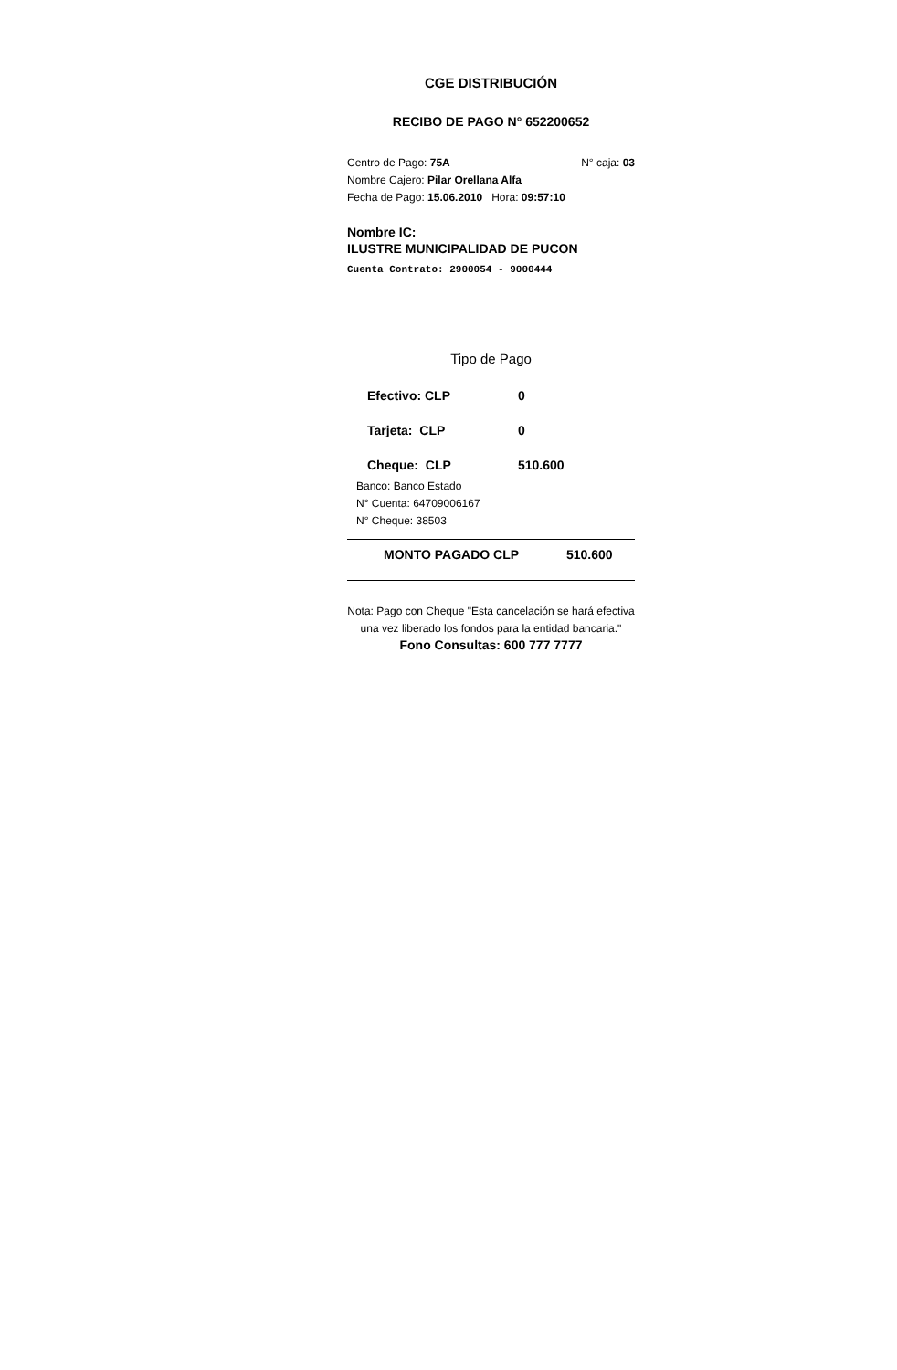CGE DISTRIBUCIÓN
RECIBO DE PAGO N° 652200652
Centro de Pago: 75A N° caja: 03
Nombre Cajero: Pilar Orellana Alfa
Fecha de Pago: 15.06.2010 Hora: 09:57:10
Nombre IC:
ILUSTRE MUNICIPALIDAD DE PUCON
Cuenta Contrato: 2900054 - 9000444
Tipo de Pago
Efectivo: CLP 0
Tarjeta: CLP 0
Cheque: CLP 510.600
Banco: Banco Estado
N° Cuenta: 64709006167
N° Cheque: 38503
MONTO PAGADO CLP 510.600
Nota: Pago con Cheque "Esta cancelación se hará efectiva una vez liberado los fondos para la entidad bancaria."
Fono Consultas: 600 777 7777